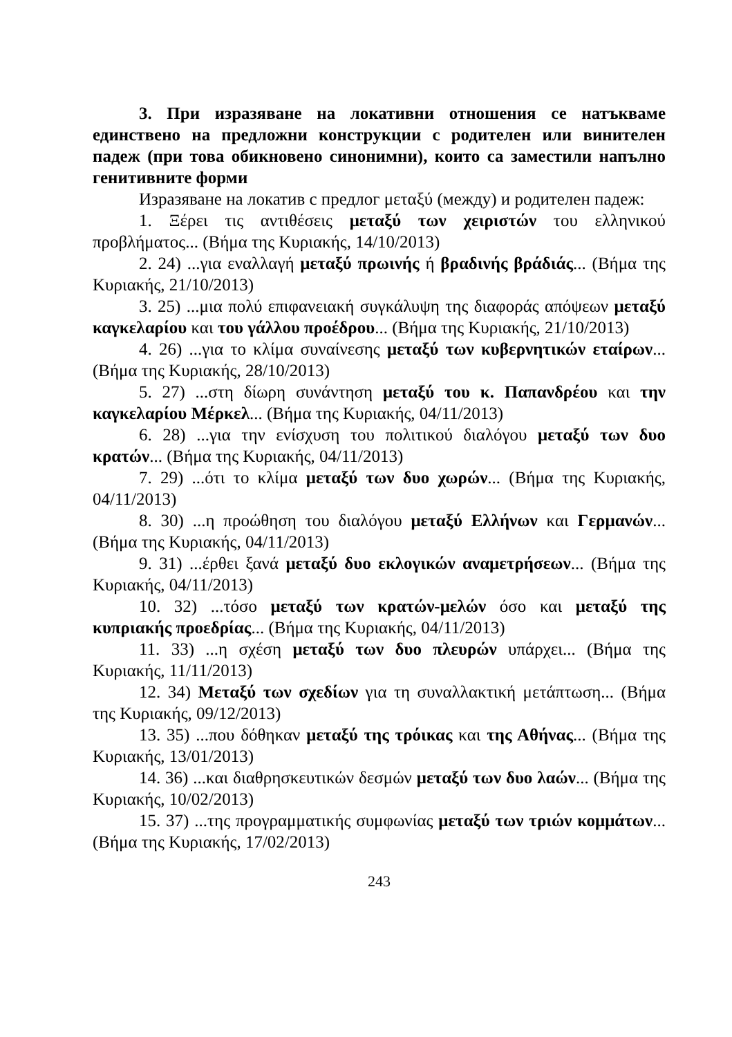3. При изразяване на локативни отношения се натъкваме единствено на предложни конструкции с родителен или винителен падеж (при това обикновено синонимни), които са заместили напълно генитивните форми
Изразяване на локатив с предлог μεταξύ (между) и родителен падеж:
1. Ξέρει τις αντιθέσεις μεταξύ των χειριστών του ελληνικού προβλήματος... (Βήμα της Κυριακής, 14/10/2013)
2. 24) ...για εναλλαγή μεταξύ πρωινής ή βραδινής βράδιάς... (Βήμα της Κυριακής, 21/10/2013)
3. 25) ...μια πολύ επιφανειακή συγκάλυψη της διαφοράς απόψεων μεταξύ καγκελαρίου και του γάλλου προέδρου... (Βήμα της Κυριακής, 21/10/2013)
4. 26) ...για το κλίμα συναίνεσης μεταξύ των κυβερνητικών εταίρων... (Βήμα της Κυριακής, 28/10/2013)
5. 27) ...στη δίωρη συνάντηση μεταξύ του κ. Παπανδρέου και την καγκελαρίου Μέρκελ... (Βήμα της Κυριακής, 04/11/2013)
6. 28) ...για την ενίσχυση του πολιτικού διαλόγου μεταξύ των δυο κρατών... (Βήμα της Κυριακής, 04/11/2013)
7. 29) ...ότι το κλίμα μεταξύ των δυο χωρών... (Βήμα της Κυριακής, 04/11/2013)
8. 30) ...η προώθηση του διαλόγου μεταξύ Ελλήνων και Γερμανών... (Βήμα της Κυριακής, 04/11/2013)
9. 31) ...έρθει ξανά μεταξύ δυο εκλογικών αναμετρήσεων... (Βήμα της Κυριακής, 04/11/2013)
10. 32) ...τόσο μεταξύ των κρατών-μελών όσο και μεταξύ της κυπριακής προεδρίας... (Βήμα της Κυριακής, 04/11/2013)
11. 33) ...η σχέση μεταξύ των δυο πλευρών υπάρχει... (Βήμα της Κυριακής, 11/11/2013)
12. 34) Μεταξύ των σχεδίων για τη συναλλακτική μετάπτωση... (Βήμα της Κυριακής, 09/12/2013)
13. 35) ...που δόθηκαν μεταξύ της τρόικας και της Αθήνας... (Βήμα της Κυριακής, 13/01/2013)
14. 36) ...και διαθρησκευτικών δεσμών μεταξύ των δυο λαών... (Βήμα της Κυριακής, 10/02/2013)
15. 37) ...της προγραμματικής συμφωνίας μεταξύ των τριών κομμάτων... (Βήμα της Κυριακής, 17/02/2013)
243